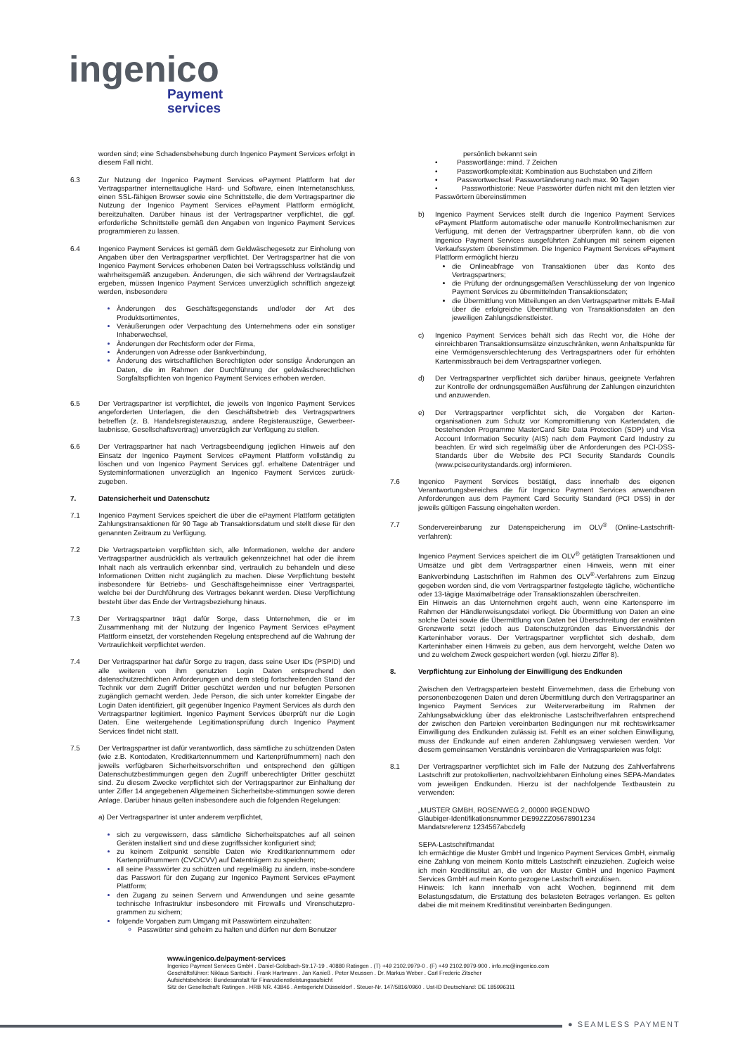ingenico
Payment
services
worden sind; eine Schadensbehebung durch Ingenico Payment Services erfolgt in diesem Fall nicht.
6.3 Zur Nutzung der Ingenico Payment Services ePayment Plattform hat der Vertragspartner internettaugliche Hard- und Software, einen Internetanschluss, einen SSL-fähigen Browser sowie eine Schnittstelle, die dem Vertragspartner die Nutzung der Ingenico Payment Services ePayment Plattform ermöglicht, bereitzuhalten. Darüber hinaus ist der Vertragspartner verpflichtet, die ggf. erforderliche Schnittstelle gemäß den Angaben von Ingenico Payment Services programmieren zu lassen.
6.4 Ingenico Payment Services ist gemäß dem Geldwäschegesetz zur Einholung von Angaben über den Vertragspartner verpflichtet. Der Vertragspartner hat die von Ingenico Payment Services erhobenen Daten bei Vertragsschluss vollständig und wahrheitsgemäß anzugeben. Änderungen, die sich während der Vertragslaufzeit ergeben, müssen Ingenico Payment Services unverzüglich schriftlich angezeigt werden, insbesondere
Änderungen des Geschäftsgegenstands und/oder der Art des Produktsortimentes,
Veräußerungen oder Verpachtung des Unternehmens oder ein sonstiger Inhaberwechsel,
Änderungen der Rechtsform oder der Firma,
Änderungen von Adresse oder Bankverbindung,
Änderung des wirtschaftlichen Berechtigten oder sonstige Änderungen an Daten, die im Rahmen der Durchführung der geldwäscherechtlichen Sorgfaltspflichten von Ingenico Payment Services erhoben werden.
6.5 Der Vertragspartner ist verpflichtet, die jeweils von Ingenico Payment Services angeforderten Unterlagen, die den Geschäftsbetrieb des Vertragspartners betreffen (z. B. Handelsregisterauszug, andere Registerauszüge, Gewerbeer-laubnisse, Gesellschaftsvertrag) unverzüglich zur Verfügung zu stellen.
6.6 Der Vertragspartner hat nach Vertragsbeendigung jeglichen Hinweis auf den Einsatz der Ingenico Payment Services ePayment Plattform vollständig zu löschen und von Ingenico Payment Services ggf. erhaltene Datenträger und Systeminformationen unverzüglich an Ingenico Payment Services zurück-zugeben.
7. Datensicherheit und Datenschutz
7.1 Ingenico Payment Services speichert die über die ePayment Plattform getätigten Zahlungstransaktionen für 90 Tage ab Transaktionsdatum und stellt diese für den genannten Zeitraum zu Verfügung.
7.2 Die Vertragsparteien verpflichten sich, alle Informationen, welche der andere Vertragspartner ausdrücklich als vertraulich gekennzeichnet hat oder die ihrem Inhalt nach als vertraulich erkennbar sind, vertraulich zu behandeln und diese Informationen Dritten nicht zugänglich zu machen. Diese Verpflichtung besteht insbesondere für Betriebs- und Geschäftsgeheimnisse einer Vertragspartei, welche bei der Durchführung des Vertrages bekannt werden. Diese Verpflichtung besteht über das Ende der Vertragsbeziehung hinaus.
7.3 Der Vertragspartner trägt dafür Sorge, dass Unternehmen, die er im Zusammenhang mit der Nutzung der Ingenico Payment Services ePayment Plattform einsetzt, der vorstehenden Regelung entsprechend auf die Wahrung der Vertraulichkeit verpflichtet werden.
7.4 Der Vertragspartner hat dafür Sorge zu tragen, dass seine User IDs (PSPID) und alle weiteren von ihm genutzten Login Daten entsprechend den datenschutzrechtlichen Anforderungen und dem stetig fortschreitenden Stand der Technik vor dem Zugriff Dritter geschützt werden und nur befugten Personen zugänglich gemacht werden. Jede Person, die sich unter korrekter Eingabe der Login Daten identifiziert, gilt gegenüber Ingenico Payment Services als durch den Vertragspartner legitimiert. Ingenico Payment Services überprüft nur die Login Daten. Eine weitergehende Legitimationsprüfung durch Ingenico Payment Services findet nicht statt.
7.5 Der Vertragspartner ist dafür verantwortlich, dass sämtliche zu schützenden Daten (wie z.B. Kontodaten, Kreditkartennummern und Kartenprüfnummern) nach den jeweils verfügbaren Sicherheitsvorschriften und entsprechend den gültigen Datenschutzbestimmungen gegen den Zugriff unberechtigter Dritter geschützt sind. Zu diesem Zwecke verpflichtet sich der Vertragspartner zur Einhaltung der unter Ziffer 14 angegebenen Allgemeinen Sicherheitsbe-stimmungen sowie deren Anlage. Darüber hinaus gelten insbesondere auch die folgenden Regelungen:
a) Der Vertragspartner ist unter anderem verpflichtet,
sich zu vergewissern, dass sämtliche Sicherheitspatches auf all seinen Geräten installiert sind und diese zugriffssicher konfiguriert sind;
zu keinem Zeitpunkt sensible Daten wie Kreditkartennummern oder Kartenprüfnummern (CVC/CVV) auf Datenträgern zu speichern;
all seine Passwörter zu schützen und regelmäßig zu ändern, insbe-sondere das Passwort für den Zugang zur Ingenico Payment Services ePayment Plattform;
den Zugang zu seinen Servern und Anwendungen und seine gesamte technische Infrastruktur insbesondere mit Firewalls und Virenschutzpro-grammen zu sichern;
folgende Vorgaben zum Umgang mit Passwörtern einzuhalten:
Passwörter sind geheim zu halten und dürfen nur dem Benutzer
persönlich bekannt sein
• Passwortlänge: mind. 7 Zeichen
• Passwortkomplexität: Kombination aus Buchstaben und Ziffern
• Passwortwechsel: Passwortänderung nach max. 90 Tagen
• Passworthistorie: Neue Passwörter dürfen nicht mit den letzten vier Passwörtern übereinstimmen
b) Ingenico Payment Services stellt durch die Ingenico Payment Services ePayment Plattform automatische oder manuelle Kontrollmechanismen zur Verfügung, mit denen der Vertragspartner überprüfen kann, ob die von Ingenico Payment Services ausgeführten Zahlungen mit seinem eigenen Verkaufssystem übereinstimmen. Die Ingenico Payment Services ePayment Plattform ermöglicht hierzu
die Onlineabfrage von Transaktionen über das Konto des Vertragspartners;
die Prüfung der ordnungsgemäßen Verschlüsselung der von Ingenico Payment Services zu übermittelnden Transaktionsdaten;
die Übermittlung von Mitteilungen an den Vertragspartner mittels E-Mail über die erfolgreiche Übermittlung von Transaktionsdaten an den jeweiligen Zahlungsdienstleister.
c) Ingenico Payment Services behält sich das Recht vor, die Höhe der einreichbaren Transaktionsumsätze einzuschränken, wenn Anhaltspunkte für eine Vermögensverschlechterung des Vertragspartners oder für erhöhten Kartenmissbrauch bei dem Vertragspartner vorliegen.
d) Der Vertragspartner verpflichtet sich darüber hinaus, geeignete Verfahren zur Kontrolle der ordnungsgemäßen Ausführung der Zahlungen einzurichten und anzuwenden.
e) Der Vertragspartner verpflichtet sich, die Vorgaben der Karten-organisationen zum Schutz vor Kompromittierung von Kartendaten, die bestehenden Programme MasterCard Site Data Protection (SDP) und Visa Account Information Security (AIS) nach dem Payment Card Industry zu beachten. Er wird sich regelmäßig über die Anforderungen des PCI-DSS-Standards über die Website des PCI Security Standards Councils (www.pcisecuritystandards.org) informieren.
7.6 Ingenico Payment Services bestätigt, dass innerhalb des eigenen Verantwortungsbereiches die für Ingenico Payment Services anwendbaren Anforderungen aus dem Payment Card Security Standard (PCI DSS) in der jeweils gültigen Fassung eingehalten werden.
7.7 Sondervereinbarung zur Datenspeicherung im OLV<sup>®</sup> (Online-Lastschrift-verfahren):
Ingenico Payment Services speichert die im OLV<sup>®</sup> getätigten Transaktionen und Umsätze und gibt dem Vertragspartner einen Hinweis, wenn mit einer Bankverbindung Lastschriften im Rahmen des OLV<sup>®</sup>-Verfahrens zum Einzug gegeben worden sind, die vom Vertragspartner festgelegte tägliche, wöchentliche oder 13-tägige Maximalbeträge oder Transaktionszahlen überschreiten.
Ein Hinweis an das Unternehmen ergeht auch, wenn eine Kartensperre im Rahmen der Händlerweisungsdatei vorliegt. Die Übermittlung von Daten an eine solche Datei sowie die Übermittlung von Daten bei Überschreitung der erwähnten Grenzwerte setzt jedoch aus Datenschutzgründen das Einverständnis der Karteninhaber voraus. Der Vertragspartner verpflichtet sich deshalb, dem Karteninhaber einen Hinweis zu geben, aus dem hervorgeht, welche Daten wo und zu welchem Zweck gespeichert werden (vgl. hierzu Ziffer 8).
8. Verpflichtung zur Einholung der Einwilligung des Endkunden
Zwischen den Vertragsparteien besteht Einvernehmen, dass die Erhebung von personenbezogenen Daten und deren Übermittlung durch den Vertragspartner an Ingenico Payment Services zur Weiterverarbeitung im Rahmen der Zahlungsabwicklung über das elektronische Lastschriftverfahren entsprechend der zwischen den Parteien vereinbarten Bedingungen nur mit rechtswirksamer Einwilligung des Endkunden zulässig ist. Fehlt es an einer solchen Einwilligung, muss der Endkunde auf einen anderen Zahlungsweg verwiesen werden. Vor diesem gemeinsamen Verständnis vereinbaren die Vertragsparteien was folgt:
8.1 Der Vertragspartner verpflichtet sich im Falle der Nutzung des Zahlverfahrens Lastschrift zur protokollierten, nachvollziehbaren Einholung eines SEPA-Mandates vom jeweiligen Endkunden. Hierzu ist der nachfolgende Textbaustein zu verwenden:
„MUSTER GMBH, ROSENWEG 2, 00000 IRGENDWO
Gläubiger-Identifikationsnummer DE99ZZZ05678901234
Mandatsreferenz 1234567abcdefg
SEPA-Lastschriftmandat
Ich ermächtige die Muster GmbH und Ingenico Payment Services GmbH, einmalig eine Zahlung von meinem Konto mittels Lastschrift einzuziehen. Zugleich weise ich mein Kreditinstitut an, die von der Muster GmbH und Ingenico Payment Services GmbH auf mein Konto gezogene Lastschrift einzulösen.
Hinweis: Ich kann innerhalb von acht Wochen, beginnend mit dem Belastungsdatum, die Erstattung des belasteten Betrages verlangen. Es gelten dabei die mit meinem Kreditinstitut vereinbarten Bedingungen.
www.ingenico.de/payment-services
Ingenico Payment Services GmbH . Daniel-Goldbach-Str.17-19 . 40880 Ratingen . (T) +49 2102.9979-0 . (F) +49 2102.9979-900 . info.mc@ingenico.com
Geschäftsführer: Niklaus Santschi . Frank Hartmann . Jan Kanieß . Peter Meussen . Dr. Markus Weber . Carl Frederic Zitscher
Aufsichtsbehörde: Bundesanstalt für Finanzdienstleistungsaufsicht
Sitz der Gesellschaft: Ratingen . HRB NR. 43846 . Amtsgericht Düsseldorf . Steuer-Nr. 147/5816/0960 . Ust-ID Deutschland: DE 185996311
● SEAMLESS PAYMENT